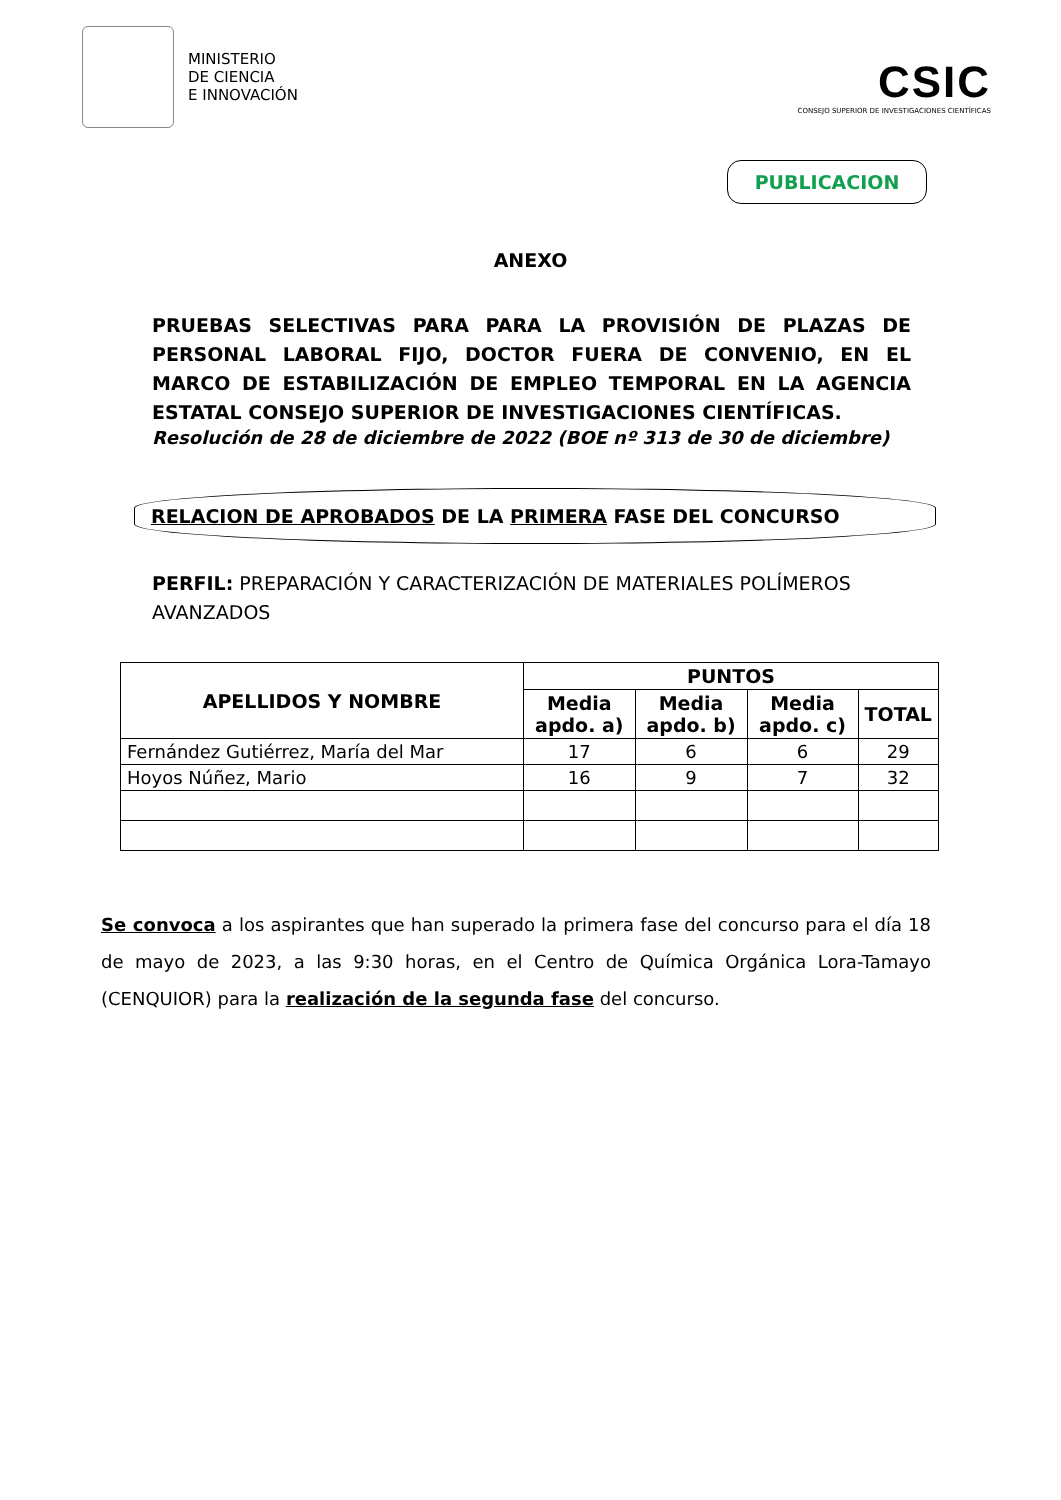MINISTERIO
DE CIENCIA
E INNOVACIÓN
CSIC
CONSEJO SUPERIOR DE INVESTIGACIONES CIENTÍFICAS
PUBLICACION
ANEXO
PRUEBAS SELECTIVAS PARA PARA LA PROVISIÓN DE PLAZAS DE PERSONAL LABORAL FIJO, DOCTOR FUERA DE CONVENIO, EN EL MARCO DE ESTABILIZACIÓN DE EMPLEO TEMPORAL EN LA AGENCIA ESTATAL CONSEJO SUPERIOR DE INVESTIGACIONES CIENTÍFICAS.
Resolución de 28 de diciembre de 2022 (BOE nº 313 de 30 de diciembre)
RELACION DE APROBADOS DE LA PRIMERA FASE DEL CONCURSO
PERFIL: PREPARACIÓN Y CARACTERIZACIÓN DE MATERIALES POLÍMEROS AVANZADOS
| APELLIDOS Y NOMBRE | PUNTOS | | | |
| --- | --- | --- | --- | --- |
| | Media apdo. a) | Media apdo. b) | Media apdo. c) | TOTAL |
| Fernández Gutiérrez, María del Mar | 17 | 6 | 6 | 29 |
| Hoyos Núñez, Mario | 16 | 9 | 7 | 32 |
Se convoca a los aspirantes que han superado la primera fase del concurso para el día 18 de mayo de 2023, a las 9:30 horas, en el Centro de Química Orgánica Lora-Tamayo (CENQUIOR) para la realización de la segunda fase del concurso.